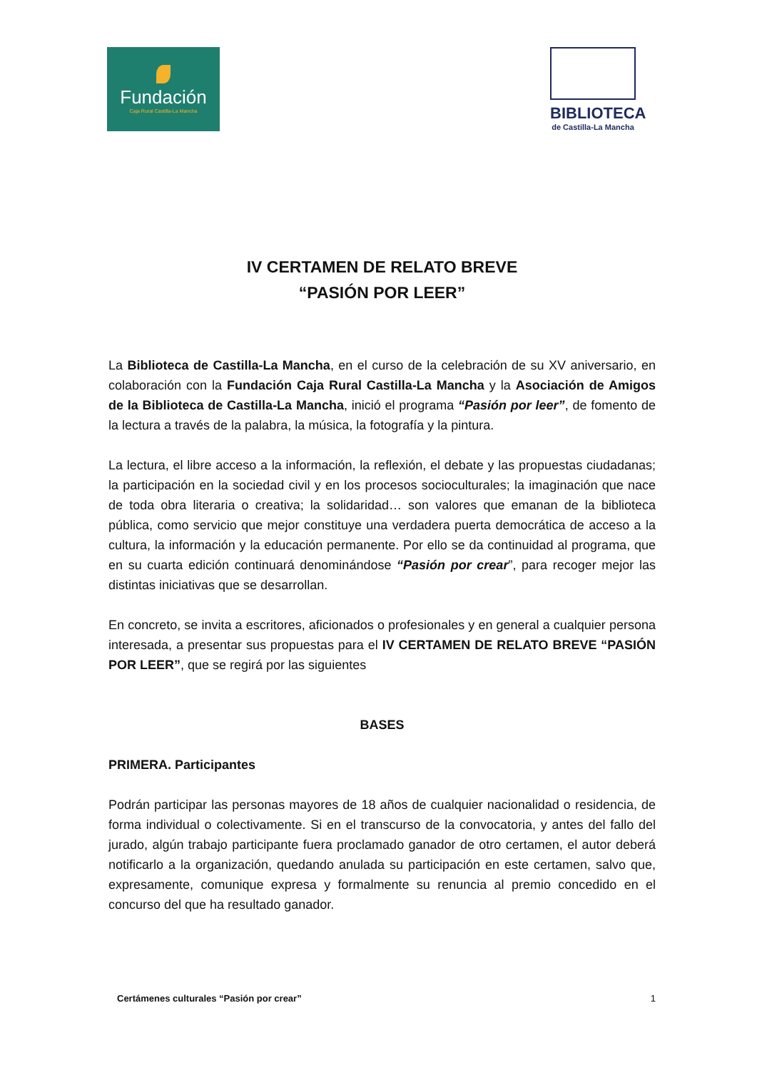Fundación
Caja Rural Castilla-La Mancha
BIBLIOTECA
de Castilla-La Mancha
IV CERTAMEN DE RELATO BREVE
“PASIÓN POR LEER”
La Biblioteca de Castilla-La Mancha, en el curso de la celebración de su XV aniversario, en colaboración con la Fundación Caja Rural Castilla-La Mancha y la Asociación de Amigos de la Biblioteca de Castilla-La Mancha, inició el programa “Pasión por leer”, de fomento de la lectura a través de la palabra, la música, la fotografía y la pintura.
La lectura, el libre acceso a la información, la reflexión, el debate y las propuestas ciudadanas; la participación en la sociedad civil y en los procesos socioculturales; la imaginación que nace de toda obra literaria o creativa; la solidaridad… son valores que emanan de la biblioteca pública, como servicio que mejor constituye una verdadera puerta democrática de acceso a la cultura, la información y la educación permanente. Por ello se da continuidad al programa, que en su cuarta edición continuará denominándose “Pasión por crear”, para recoger mejor las distintas iniciativas que se desarrollan.
En concreto, se invita a escritores, aficionados o profesionales y en general a cualquier persona interesada, a presentar sus propuestas para el IV CERTAMEN DE RELATO BREVE “PASIÓN POR LEER”, que se regirá por las siguientes
BASES
PRIMERA. Participantes
Podrán participar las personas mayores de 18 años de cualquier nacionalidad o residencia, de forma individual o colectivamente. Si en el transcurso de la convocatoria, y antes del fallo del jurado, algún trabajo participante fuera proclamado ganador de otro certamen, el autor deberá notificarlo a la organización, quedando anulada su participación en este certamen, salvo que, expresamente, comunique expresa y formalmente su renuncia al premio concedido en el concurso del que ha resultado ganador.
Certámenes culturales “Pasión por crear” 1